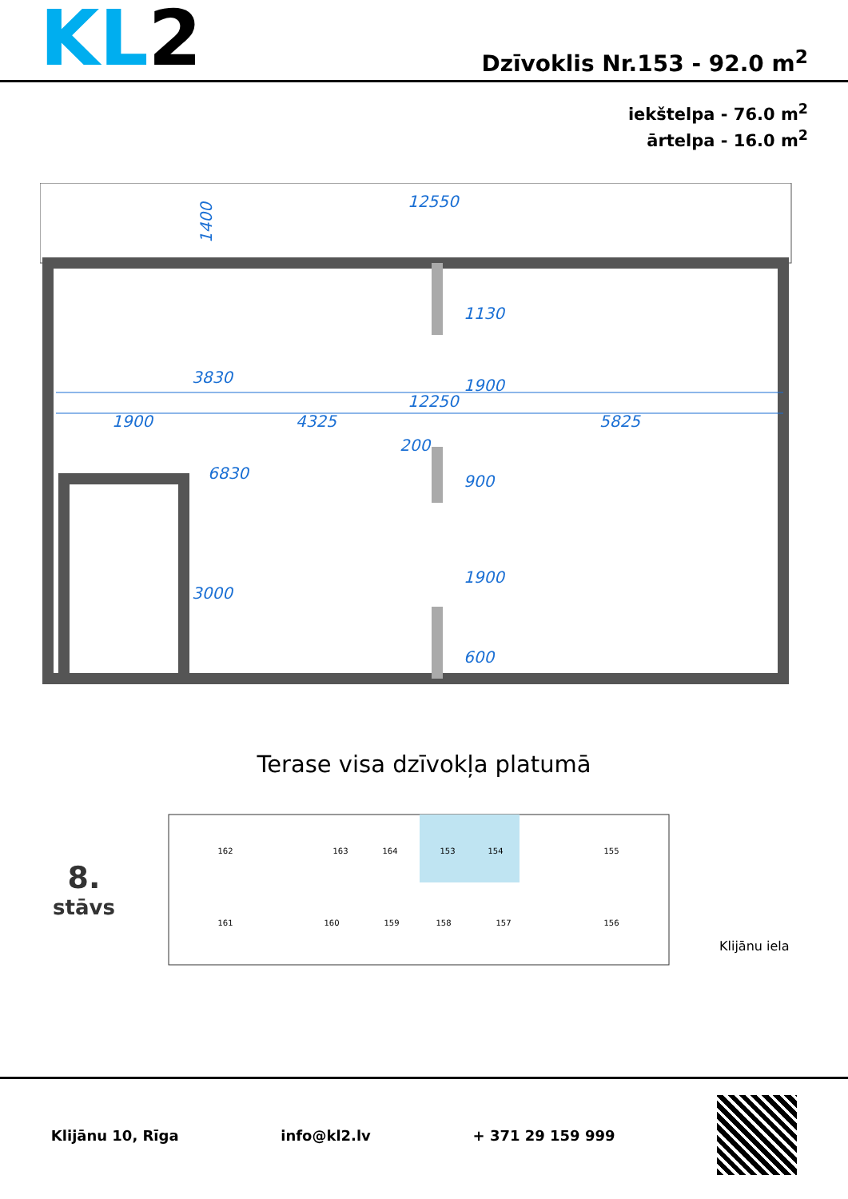KL2
Dzīvoklis Nr.153 - 92.0 m<sup>2</sup>
iekštelpa - 76.0 m<sup>2</sup>
ārtelpa - 16.0 m<sup>2</sup>
12550
1400
12250
1900
4325
5825
200
1130
1900
900
1900
600
3830
6830
3000
Terase visa dzīvokļa platumā
8.
stāvs
162
163
164
153
154
155
161
160
159
158
157
156
Klijānu iela
Klijānu 10, Rīga info@kl2.lv + 371 29 159 999